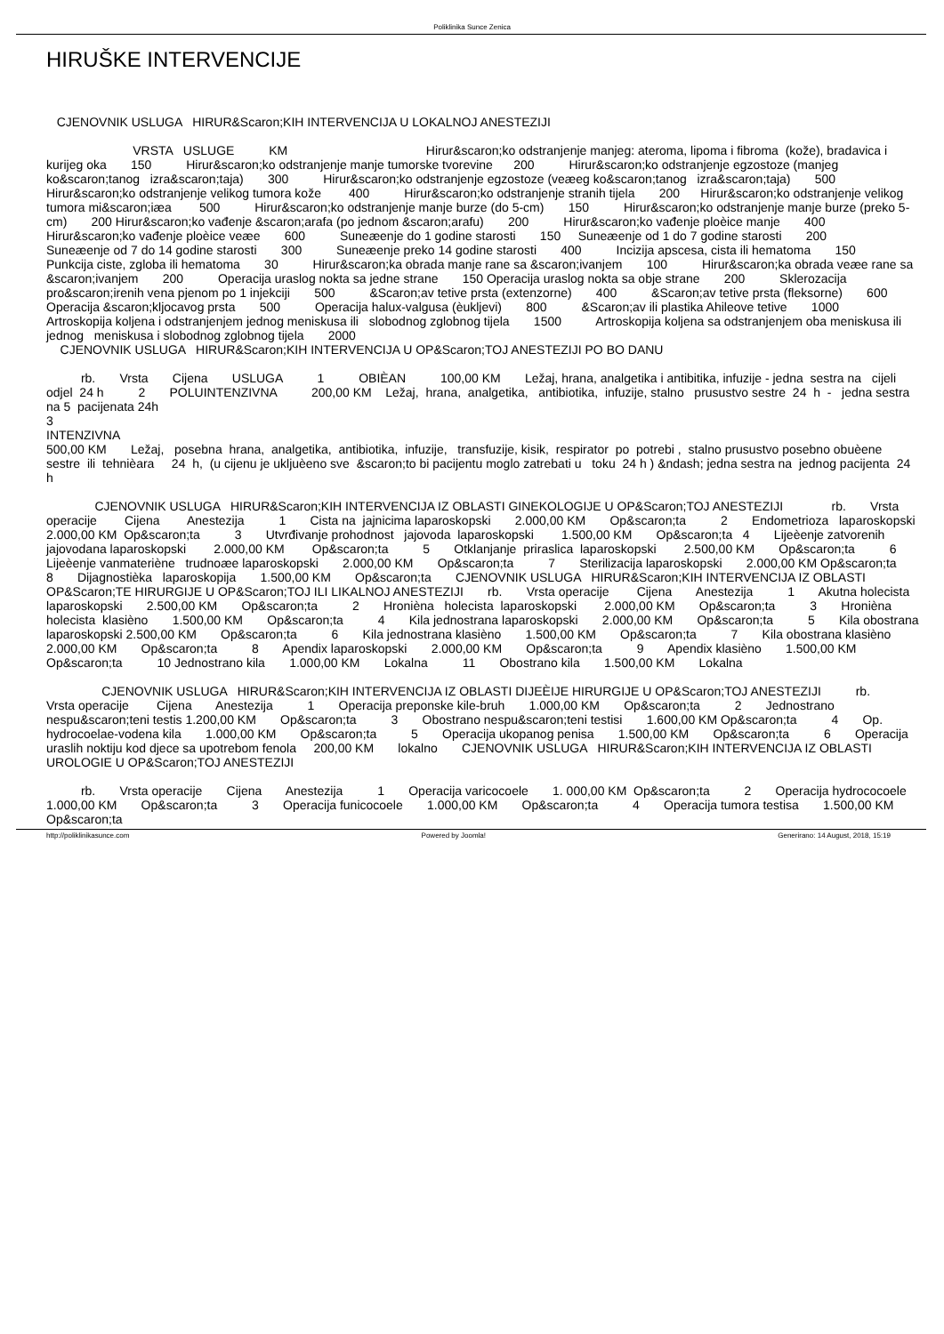Poliklinika Sunce Zenica
HIRUŠKE INTERVENCIJE
CJENOVNIK USLUGA HIRUR&Scaron;KIH INTERVENCIJA U LOKALNOJ ANESTEZIJI VRSTA USLUGE KM Hirur&scaron;ko odstranjenje manjeg: ateroma, lipoma i fibroma (kože), bradavica i kurijeg oka 150 Hirur&scaron;ko odstranjenje manje tumorske tvorevine 200 Hirur&scaron;ko odstranjenje egzostoze (manjeg ko&scaron;tanog izra&scaron;taja) 300 Hirur&scaron;ko odstranjenje egzostoze (veæeg ko&scaron;tanog izra&scaron;taja) 500 Hirur&scaron;ko odstranjenje velikog tumora kože 400 Hirur&scaron;ko odstranjenje stranih tijela 200 Hirur&scaron;ko odstranjenje velikog tumora mi&scaron;iæa 500 Hirur&scaron;ko odstranjenje manje burze (do 5-cm) 150 Hirur&scaron;ko odstranjenje manje burze (preko 5-cm) 200 Hirur&scaron;ko vađenje &scaron;arafa (po jednom &scaron;arafu) 200 Hirur&scaron;ko vađenje ploèice manje 400 Hirur&scaron;ko vađenje ploèice veæe 600 Suneæenje do 1 godine starosti 150 Suneæenje od 1 do 7 godine starosti 200 Suneæenje od 7 do 14 godine starosti 300 Suneæenje preko 14 godine starosti 400 Incizija apscesa, cista ili hematoma 150 Punkcija ciste, zgloba ili hematoma 30 Hirur&scaron;ka obrada manje rane sa &scaron;ivanjem 100 Hirur&scaron;ka obrada veæe rane sa &scaron;ivanjem 200 Operacija uraslog nokta sa jedne strane 150 Operacija uraslog nokta sa obje strane 200 Sklerozacija pro&scaron;irenih vena pjenom po 1 injekciji 500 &Scaron;av tetive prsta (extenzorne) 400 &Scaron;av tetive prsta (fleksorne) 600 Operacija &scaron;kljocavog prsta 500 Operacija halux-valgusa (èukljevi) 800 &Scaron;av ili plastika Ahileove tetive 1000 Artroskopija koljena i odstranjenjem jednog meniskusa ili slobodnog zglobnog tijela 1500 Artroskopija koljena sa odstranjenjem oba meniskusa ili jednog meniskusa i slobodnog zglobnog tijela 2000 CJENOVNIK USLUGA HIRUR&Scaron;KIH INTERVENCIJA U OP&Scaron;TOJ ANESTEZIJI PO BO DANU rb. Vrsta Cijena USLUGA 1 OBIÈAN 100,00 KM Ležaj, hrana, analgetika i antibitika, infuzije - jedna sestra na cijeli odjel 24 h 2 POLUINTENZIVNA 200,00 KM Ležaj, hrana, analgetika, antibiotika, infuzije, stalno prusustvo sestre 24 h - jedna sestra na 5 pacijenata 24h 3 INTENZIVNA 500,00 KM Ležaj, posebna hrana, analgetika, antibiotika, infuzije, transfuzije, kisik, respirator po potrebi , stalno prusustvo posebno obuèene sestre ili tehnièara 24 h, (u cijenu je ukljuèeno sve &scaron;to bi pacijentu moglo zatrebati u toku 24 h ) &ndash; jedna sestra na jednog pacijenta 24 h CJENOVNIK USLUGA HIRUR&Scaron;KIH INTERVENCIJA IZ OBLASTI GINEKOLOGIJE U OP&Scaron;TOJ ANESTEZIJI rb. Vrsta operacije Cijena Anestezija 1 Cista na jajnicima laparoskopski 2.000,00 KM Op&scaron;ta 2 Endometrioza laparoskopski 2.000,00 KM Op&scaron;ta 3 Utvrđivanje prohodnost jajovoda laparoskopski 1.500,00 KM Op&scaron;ta 4 Lijeèenje zatvorenih jajovodana laparoskopski 2.000,00 KM Op&scaron;ta 5 Otklanjanje priraslica laparoskopski 2.500,00 KM Op&scaron;ta 6 Lijeèenje vanmateriène trudnoæe laparoskopski 2.000,00 KM Op&scaron;ta 7 Sterilizacija laparoskopski 2.000,00 KM Op&scaron;ta 8 Dijagnostièka laparoskopija 1.500,00 KM Op&scaron;ta CJENOVNIK USLUGA HIRUR&Scaron;KIH INTERVENCIJA IZ OBLASTI OP&Scaron;TE HIRURGIJE U OP&Scaron;TOJ ILI LIKALNOJ ANESTEZIJI rb. Vrsta operacije Cijena Anestezija 1 Akutna holecista laparoskopski 2.500,00 KM Op&scaron;ta 2 Hronièna holecista laparoskopski 2.000,00 KM Op&scaron;ta 3 Hronièna holecista klasièno 1.500,00 KM Op&scaron;ta 4 Kila jednostrana laparoskopski 2.000,00 KM Op&scaron;ta 5 Kila obostrana laparoskopski 2.500,00 KM Op&scaron;ta 6 Kila jednostrana klasièno 1.500,00 KM Op&scaron;ta 7 Kila obostrana klasièno 2.000,00 KM Op&scaron;ta 8 Apendix laparoskopski 2.000,00 KM Op&scaron;ta 9 Apendix klasièno 1.500,00 KM Op&scaron;ta 10 Jednostrano kila 1.000,00 KM Lokalna 11 Obostrano kila 1.500,00 KM Lokalna CJENOVNIK USLUGA HIRUR&Scaron;KIH INTERVENCIJA IZ OBLASTI DIJEÈIJE HIRURGIJE U OP&Scaron;TOJ ANESTEZIJI rb. Vrsta operacije Cijena Anestezija 1 Operacija preponske kile-bruh 1.000,00 KM Op&scaron;ta 2 Jednostrano nespu&scaron;teni testis 1.200,00 KM Op&scaron;ta 3 Obostrano nespu&scaron;teni testisi 1.600,00 KM Op&scaron;ta 4 Op. hydrocoelae-vodena kila 1.000,00 KM Op&scaron;ta 5 Operacija ukopanog penisa 1.500,00 KM Op&scaron;ta 6 Operacija uraslih noktiju kod djece sa upotrebom fenola 200,00 KM lokalno CJENOVNIK USLUGA HIRUR&Scaron;KIH INTERVENCIJA IZ OBLASTI UROLOGIE U OP&Scaron;TOJ ANESTEZIJI rb. Vrsta operacije Cijena Anestezija 1 Operacija varicocoele 1. 000,00 KM Op&scaron;ta 2 Operacija hydrococoele 1.000,00 KM Op&scaron;ta 3 Operacija funicocoele 1.000,00 KM Op&scaron;ta 4 Operacija tumora testisa 1.500,00 KM Op&scaron;ta
http://poliklinikasunce.com Powered by Joomla! Generirano: 14 August, 2018, 15:19